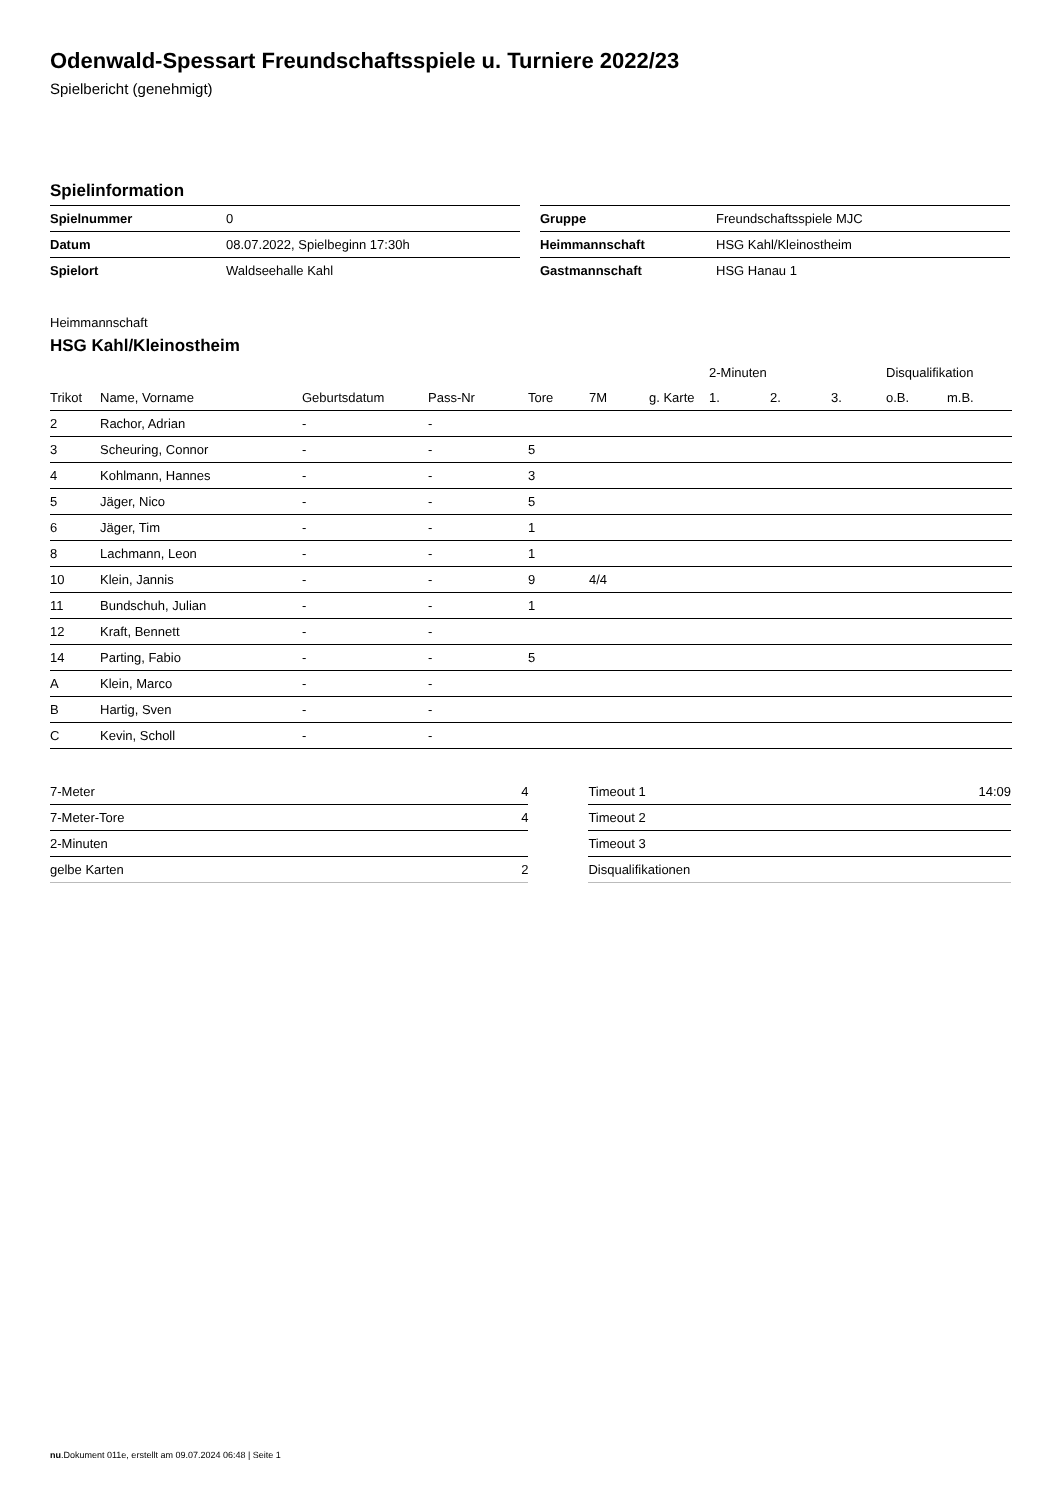Odenwald-Spessart Freundschaftsspiele u. Turniere 2022/23
Spielbericht (genehmigt)
Spielinformation
| Spielnummer | 0 |
| Datum | 08.07.2022, Spielbeginn 17:30h |
| Spielort | Waldseehalle Kahl |
| Gruppe | Freundschaftsspiele MJC |
| Heimmannschaft | HSG Kahl/Kleinostheim |
| Gastmannschaft | HSG Hanau 1 |
Heimmannschaft
HSG Kahl/Kleinostheim
| | | | | | | | 2-Minuten | | | Disqualifikation | |
| --- | --- | --- | --- | --- | --- | --- | --- | --- | --- | --- | --- |
| Trikot | Name, Vorname | Geburtsdatum | Pass-Nr | Tore | 7M | g. Karte | 1. | 2. | 3. | o.B. | m.B. |
| 2 | Rachor, Adrian | - | - | | | | | | | | |
| 3 | Scheuring, Connor | - | - | 5 | | | | | | | |
| 4 | Kohlmann, Hannes | - | - | 3 | | | | | | | |
| 5 | Jäger, Nico | - | - | 5 | | | | | | | |
| 6 | Jäger, Tim | - | - | 1 | | | | | | | |
| 8 | Lachmann, Leon | - | - | 1 | | | | | | | |
| 10 | Klein, Jannis | - | - | 9 | 4/4 | | | | | | |
| 11 | Bundschuh, Julian | - | - | 1 | | | | | | | |
| 12 | Kraft, Bennett | - | - | | | | | | | | |
| 14 | Parting, Fabio | - | - | 5 | | | | | | | |
| A | Klein, Marco | - | - | | | | | | | | |
| B | Hartig, Sven | - | - | | | | | | | | |
| C | Kevin, Scholl | - | - | | | | | | | | |
| 7-Meter | 4 |
| 7-Meter-Tore | 4 |
| 2-Minuten | |
| gelbe Karten | 2 |
| Timeout 1 | 14:09 |
| Timeout 2 | |
| Timeout 3 | |
| Disqualifikationen | |
nu.Dokument 011e, erstellt am 09.07.2024 06:48 | Seite 1